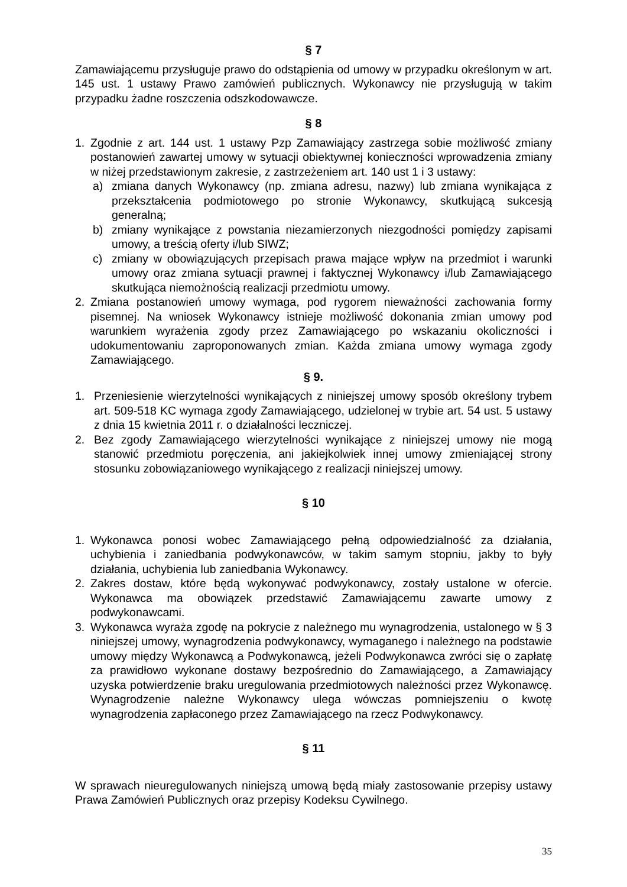§ 7
Zamawiającemu przysługuje prawo do odstąpienia od umowy w przypadku określonym w art. 145 ust. 1 ustawy Prawo zamówień publicznych. Wykonawcy nie przysługują w takim przypadku żadne roszczenia odszkodowawcze.
§ 8
1. Zgodnie z art. 144 ust. 1 ustawy Pzp Zamawiający zastrzega sobie możliwość zmiany postanowień zawartej umowy w sytuacji obiektywnej konieczności wprowadzenia zmiany w niżej przedstawionym zakresie, z zastrzeżeniem art. 140 ust 1 i 3 ustawy:
a) zmiana danych Wykonawcy (np. zmiana adresu, nazwy) lub zmiana wynikająca z przekształcenia podmiotowego po stronie Wykonawcy, skutkującą sukcesją generalną;
b) zmiany wynikające z powstania niezamierzonych niezgodności pomiędzy zapisami umowy, a treścią oferty i/lub SIWZ;
c) zmiany w obowiązujących przepisach prawa mające wpływ na przedmiot i warunki umowy oraz zmiana sytuacji prawnej i faktycznej Wykonawcy i/lub Zamawiającego skutkująca niemożnością realizacji przedmiotu umowy.
2. Zmiana postanowień umowy wymaga, pod rygorem nieważności zachowania formy pisemnej. Na wniosek Wykonawcy istnieje możliwość dokonania zmian umowy pod warunkiem wyrażenia zgody przez Zamawiającego po wskazaniu okoliczności i udokumentowaniu zaproponowanych zmian. Każda zmiana umowy wymaga zgody Zamawiającego.
§ 9.
1. Przeniesienie wierzytelności wynikających z niniejszej umowy sposób określony trybem art. 509-518 KC wymaga zgody Zamawiającego, udzielonej w trybie art. 54 ust. 5 ustawy z dnia 15 kwietnia 2011 r. o działalności leczniczej.
2. Bez zgody Zamawiającego wierzytelności wynikające z niniejszej umowy nie mogą stanowić przedmiotu poręczenia, ani jakiejkolwiek innej umowy zmieniającej strony stosunku zobowiązaniowego wynikającego z realizacji niniejszej umowy.
§ 10
1. Wykonawca ponosi wobec Zamawiającego pełną odpowiedzialność za działania, uchybienia i zaniedbania podwykonawców, w takim samym stopniu, jakby to były działania, uchybienia lub zaniedbania Wykonawcy.
2. Zakres dostaw, które będą wykonywać podwykonawcy, zostały ustalone w ofercie. Wykonawca ma obowiązek przedstawić Zamawiającemu zawarte umowy z podwykonawcami.
3. Wykonawca wyraża zgodę na pokrycie z należnego mu wynagrodzenia, ustalonego w § 3 niniejszej umowy, wynagrodzenia podwykonawcy, wymaganego i należnego na podstawie umowy między Wykonawcą a Podwykonawcą, jeżeli Podwykonawca zwróci się o zapłatę za prawidłowo wykonane dostawy bezpośrednio do Zamawiającego, a Zamawiający uzyska potwierdzenie braku uregulowania przedmiotowych należności przez Wykonawcę. Wynagrodzenie należne Wykonawcy ulega wówczas pomniejszeniu o kwotę wynagrodzenia zapłaconego przez Zamawiającego na rzecz Podwykonawcy.
§ 11
W sprawach nieuregulowanych niniejszą umową będą miały zastosowanie przepisy ustawy Prawa Zamówień Publicznych oraz przepisy Kodeksu Cywilnego.
35